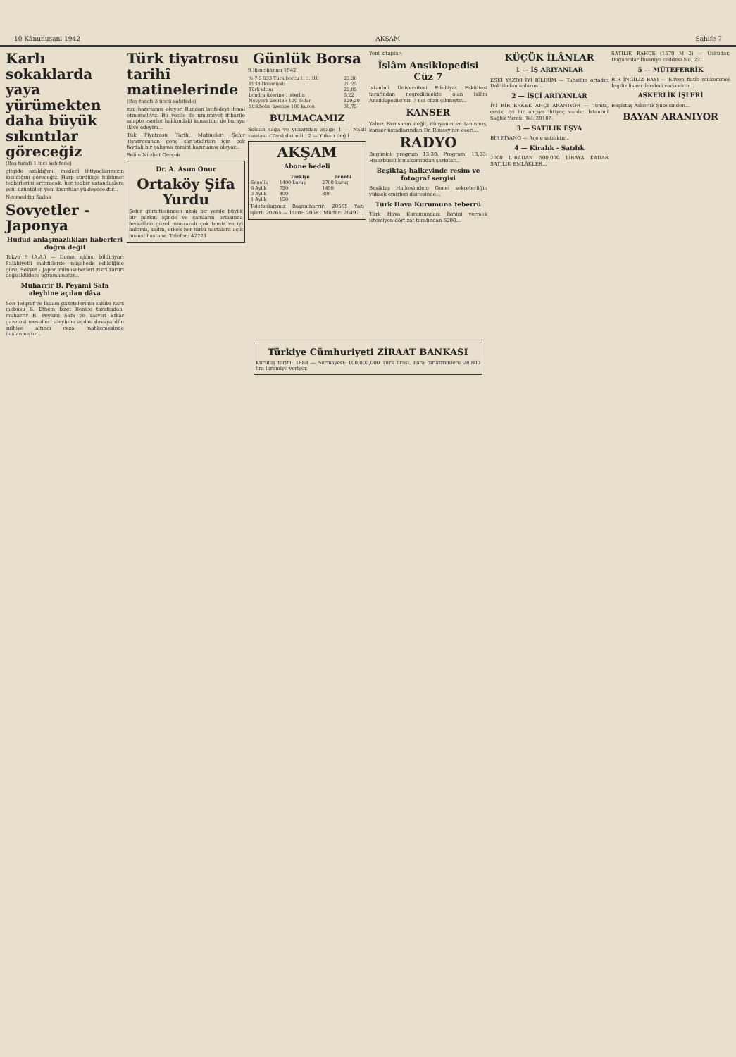10 Kânunusani 1942 AKŞAM Sahife 7
Karlı sokaklarda yaya yürümekten daha büyük sıkıntılar göreceğiz
(Baş tarafı 1 inci sahifede)
gitgide azaldığını, medenî ihtiyaçlarımızın kısıldığını göreceğiz. Harp sürdükçe hükûmet tedbirlerini arttıracak, her tedbir vatandaşlara yeni üzüntüler, yeni kısıntılar yükleyecektir...
Necmeddin Sadak
Sovyetler - Japonya
Hudud anlaşmazlıkları haberleri doğru değil
Tokyo 9 (A.A.) — Domei ajansı bildiriyor: Salâhiyetli mahfillerde müşahede edildiğine göre, Sovyet - Japon münasebetleri zikri zaruri değişikliklere uğramamıştır...
Muharrir B. Peyami Safa aleyhine açılan dâva
Son Telgraf ve İkdam gazetelerinin sahibi Kars mebusu B. Ethem İzzet Benice tarafından, muharrir B. Peyami Safa ve Tasviri Efkâr gazetesi mesulleri aleyhine açılan davaya dün sulhiye altıncı ceza mahkemesinde başlanmıştır...
Türk tiyatrosu tarihî matinelerinde
(Baş tarafı 3 üncü sahifede)
zuu hazırlamış oluyor. Bundan istifadeyi ihmal etmemeliyiz. Bu vesile ile umumiyet itibarile adapte eserler hakkındaki kanaatimi de buraya ilâve edeyim...
Tük Tiyatrosu Tarihi Matineleri Şehir Tiyatrosunun genç san'atkârla­rı için çok faydalı bir çalışma zemini hazırlamış oluyor...
Selim Nüzhet Gerçek
Dr. A. Asım Onur
Ortaköy Şifa Yurdu
Şehir gürültüsünden uzak bir yerde büyük bir parkın içinde ve çamların ortasında fevkalâde güzel manzaralı çok temiz ve iyi bakımlı, kadın, erkek her türlü hastalara açık hususî hastane. Telefon: 42221
Günlük Borsa
9 İkincikânun 1942
| % 7,5 933 Türk borcu I. II. III. | 23.30 |
| 1938 İkramiyeli | 20.25 |
| Türk altını | 29,05 |
| Londra üzerine 1 sterlin | 5,22 |
| Nevyork üzerine 100 dolar | 129,20 |
| Stokholm üzerine 100 kuron | 30,75 |
BULMACAMIZ
Soldan sağa ve yukarıdan aşağı: 1 — Nakil vasıtası - Tersi dairedir. 2 — Yukarı değil ...
AKŞAM
Abone bedeli
| | Türkiye | Ecnebi |
| --- | --- | --- |
| Senelik | 1400 kuruş | 2700 kuruş |
| 6 Aylık | 750 | 1450 |
| 3 Aylık | 400 | 800 |
| 1 Aylık | 150 | |
Telefonlarımız Başmuharrir: 20565 Yazı işleri: 20765 — İdare: 20681 Müdür: 20497
Yeni kitaplar:
İslâm Ansiklopedisi Cüz 7
İstanbul Üniversitesi Edebiyat Fakültesi tarafından neşredilmekte olan İslâm Ansiklopedisi'nin 7 nci cüzü çıkmıştır...
KANSER
Yalnız Farnsanın değil, dünyanın en tanınmış, kanser üstadlarından Dr. Roussy'nin eseri...
RADYO
Bugünkü program 13,30: Program, 13,33: Hisarbuselik makamından şarkılar...
Beşiktaş halkevinde resim ve fotograf sergisi
Beşiktaş Halkevinden: Genel sekreterliğin yüksek emirleri dairesinde...
Türk Hava Kurumuna teberrü
Türk Hava Kurumundan: İsmini vermek istemiyen dört zat tarafından 5200...
KÜÇÜK İLÂNLAR
1 — İŞ ARIYANLAR
ESKİ YAZIYI İYİ BİLİRİM — Tahsilim ortadır. Daktilodan anlarım...
2 — İŞÇİ ARIYANLAR
İYİ BİR ERKEK AHÇI ARANIYOR — Temiz, çevik, iyi bir ahçıya ihtiyaç vardır. İstanbul Sağlık Yurdu. Tel: 20107.
3 — SATILIK EŞYA
BİR PİYANO — Acele satılıktır...
4 — Kiralık - Satılık
2000 LİRADAN 500,000 LİRAYA KADAR SATILIK EMLÂKLER...
SATILIK BAHÇE (1570 M 2) — Üsküdar, Doğancılar İhsaniye caddesi No. 23...
5 — MÜTEFERRİK
BİR İNGİLİZ BAYI — Ehven fiatle mükemmel İngiliz lisanı dersleri verecektir...
ASKERLİK İŞLERİ
Beşiktaş Askerlik Şubesinden...
BAYAN ARANIYOR
Türkiye Cümhuriyeti ZİRAAT BANKASI
Kuruluş tarihi: 1888 — Sermayesi: 100,000,000 Türk lirası. Para biriktirenlere 28,800 lira ikramiye veriyor.